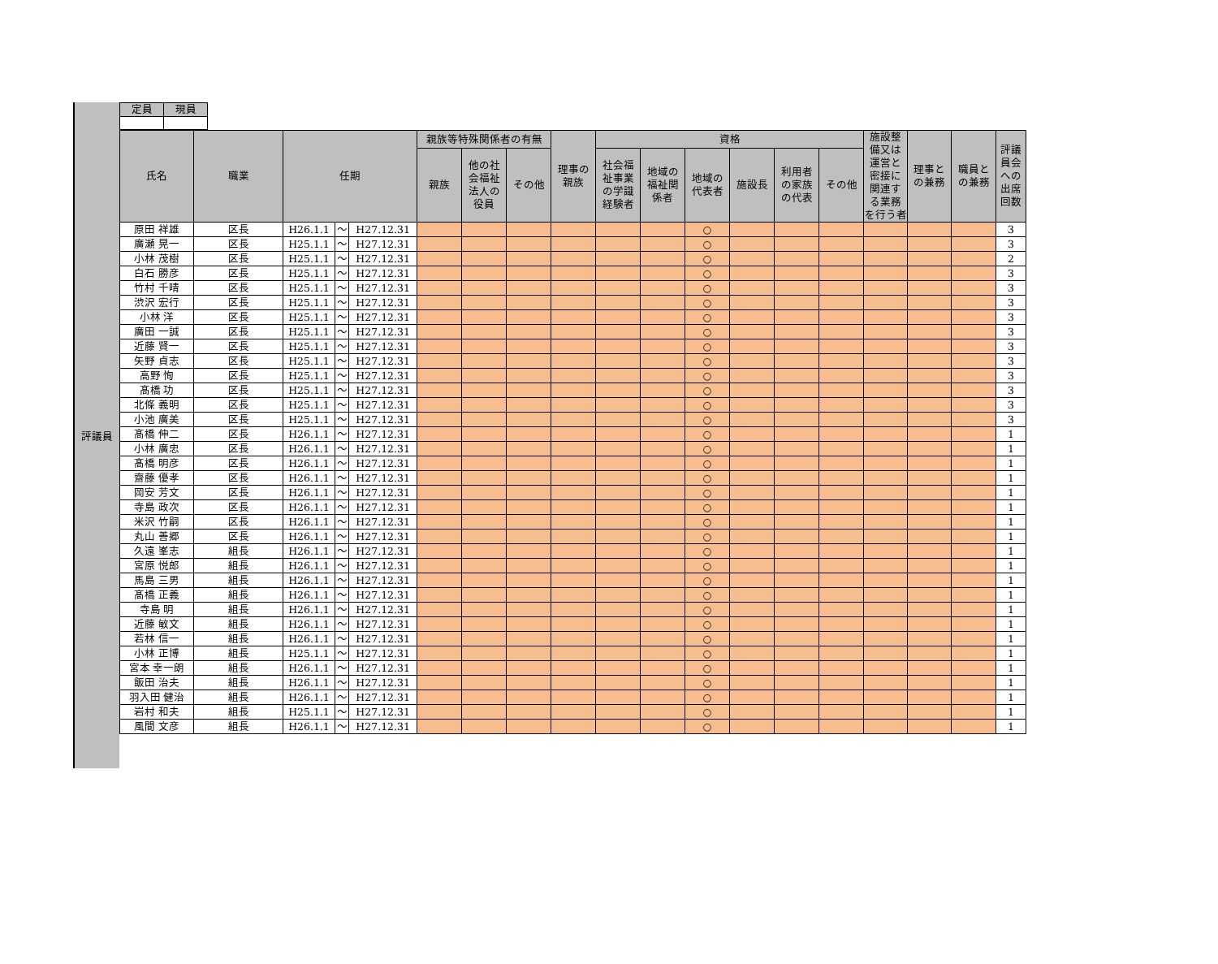評議員
| 定員 | 現員 |
| --- | --- |
| 氏名 | 職業 | 任期 | | | 親族等特殊関係者の有無 | | | 理事の 親族 | 資格 | | | | | | 施設整 備又は 運営と 密接に 関連す る業務 を行う者 | 理事と の兼務 | 職員と の兼務 | 評議 員会 への 出席 回数 |
| --- | --- | --- | --- | --- | --- | --- | --- | --- | --- | --- | --- | --- | --- | --- | --- | --- | --- | --- |
| | | | | | 親族 | 他の社 会福祉 法人の 役員 | その他 | | 社会福 祉事業 の学識 経験者 | 地域の 福祉関 係者 | 地域の 代表者 | 施設長 | 利用者 の家族 の代表 | その他 | | | | |
| 原田 祥雄 | 区長 | H26.1.1 | ～ | H27.12.31 | | | | | | | ○ | | | | | | | 3 |
| 廣瀬 晃一 | 区長 | H25.1.1 | ～ | H27.12.31 | | | | | | | ○ | | | | | | | 3 |
| 小林 茂樹 | 区長 | H25.1.1 | ～ | H27.12.31 | | | | | | | ○ | | | | | | | 2 |
| 白石 勝彦 | 区長 | H25.1.1 | ～ | H27.12.31 | | | | | | | ○ | | | | | | | 3 |
| 竹村 千晴 | 区長 | H25.1.1 | ～ | H27.12.31 | | | | | | | ○ | | | | | | | 3 |
| 渋沢 宏行 | 区長 | H25.1.1 | ～ | H27.12.31 | | | | | | | ○ | | | | | | | 3 |
| 小林 洋 | 区長 | H25.1.1 | ～ | H27.12.31 | | | | | | | ○ | | | | | | | 3 |
| 廣田 一誠 | 区長 | H25.1.1 | ～ | H27.12.31 | | | | | | | ○ | | | | | | | 3 |
| 近藤 賢一 | 区長 | H25.1.1 | ～ | H27.12.31 | | | | | | | ○ | | | | | | | 3 |
| 矢野 貞志 | 区長 | H25.1.1 | ～ | H27.12.31 | | | | | | | ○ | | | | | | | 3 |
| 高野 恂 | 区長 | H25.1.1 | ～ | H27.12.31 | | | | | | | ○ | | | | | | | 3 |
| 髙橋 功 | 区長 | H25.1.1 | ～ | H27.12.31 | | | | | | | ○ | | | | | | | 3 |
| 北條 義明 | 区長 | H25.1.1 | ～ | H27.12.31 | | | | | | | ○ | | | | | | | 3 |
| 小池 廣美 | 区長 | H25.1.1 | ～ | H27.12.31 | | | | | | | ○ | | | | | | | 3 |
| 髙橋 伸二 | 区長 | H26.1.1 | ～ | H27.12.31 | | | | | | | ○ | | | | | | | 1 |
| 小林 廣忠 | 区長 | H26.1.1 | ～ | H27.12.31 | | | | | | | ○ | | | | | | | 1 |
| 髙橋 明彦 | 区長 | H26.1.1 | ～ | H27.12.31 | | | | | | | ○ | | | | | | | 1 |
| 齋藤 優孝 | 区長 | H26.1.1 | ～ | H27.12.31 | | | | | | | ○ | | | | | | | 1 |
| 岡安 芳文 | 区長 | H26.1.1 | ～ | H27.12.31 | | | | | | | ○ | | | | | | | 1 |
| 寺島 政次 | 区長 | H26.1.1 | ～ | H27.12.31 | | | | | | | ○ | | | | | | | 1 |
| 米沢 竹嗣 | 区長 | H26.1.1 | ～ | H27.12.31 | | | | | | | ○ | | | | | | | 1 |
| 丸山 善郷 | 区長 | H26.1.1 | ～ | H27.12.31 | | | | | | | ○ | | | | | | | 1 |
| 久遠 峯志 | 組長 | H26.1.1 | ～ | H27.12.31 | | | | | | | ○ | | | | | | | 1 |
| 宮原 悦郎 | 組長 | H26.1.1 | ～ | H27.12.31 | | | | | | | ○ | | | | | | | 1 |
| 馬島 三男 | 組長 | H26.1.1 | ～ | H27.12.31 | | | | | | | ○ | | | | | | | 1 |
| 髙橋 正義 | 組長 | H26.1.1 | ～ | H27.12.31 | | | | | | | ○ | | | | | | | 1 |
| 寺島 明 | 組長 | H26.1.1 | ～ | H27.12.31 | | | | | | | ○ | | | | | | | 1 |
| 近藤 敏文 | 組長 | H26.1.1 | ～ | H27.12.31 | | | | | | | ○ | | | | | | | 1 |
| 若林 信一 | 組長 | H26.1.1 | ～ | H27.12.31 | | | | | | | ○ | | | | | | | 1 |
| 小林 正博 | 組長 | H25.1.1 | ～ | H27.12.31 | | | | | | | ○ | | | | | | | 1 |
| 宮本 幸一朗 | 組長 | H26.1.1 | ～ | H27.12.31 | | | | | | | ○ | | | | | | | 1 |
| 飯田 治夫 | 組長 | H26.1.1 | ～ | H27.12.31 | | | | | | | ○ | | | | | | | 1 |
| 羽入田 健治 | 組長 | H26.1.1 | ～ | H27.12.31 | | | | | | | ○ | | | | | | | 1 |
| 岩村 和夫 | 組長 | H25.1.1 | ～ | H27.12.31 | | | | | | | ○ | | | | | | | 1 |
| 風間 文彦 | 組長 | H26.1.1 | ～ | H27.12.31 | | | | | | | ○ | | | | | | | 1 |